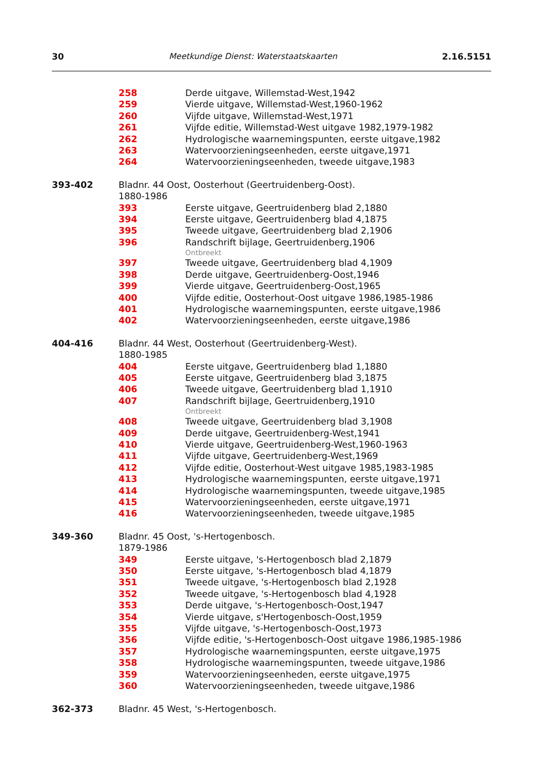30 Meetkundige Dienst: Waterstaatskaarten 2.16.5151
258 Derde uitgave, Willemstad-West,1942
259 Vierde uitgave, Willemstad-West,1960-1962
260 Vijfde uitgave, Willemstad-West,1971
261 Vijfde editie, Willemstad-West uitgave 1982,1979-1982
262 Hydrologische waarnemingspunten, eerste uitgave,1982
263 Watervoorzieningseenheden, eerste uitgave,1971
264 Watervoorzieningseenheden, tweede uitgave,1983
393-402 Bladnr. 44 Oost, Oosterhout (Geertruidenberg-Oost).
1880-1986
393 Eerste uitgave, Geertruidenberg blad 2,1880
394 Eerste uitgave, Geertruidenberg blad 4,1875
395 Tweede uitgave, Geertruidenberg blad 2,1906
396 Randschrift bijlage, Geertruidenberg,1906
Ontbreekt
397 Tweede uitgave, Geertruidenberg blad 4,1909
398 Derde uitgave, Geertruidenberg-Oost,1946
399 Vierde uitgave, Geertruidenberg-Oost,1965
400 Vijfde editie, Oosterhout-Oost uitgave 1986,1985-1986
401 Hydrologische waarnemingspunten, eerste uitgave,1986
402 Watervoorzieningseenheden, eerste uitgave,1986
404-416 Bladnr. 44 West, Oosterhout (Geertruidenberg-West).
1880-1985
404 Eerste uitgave, Geertruidenberg blad 1,1880
405 Eerste uitgave, Geertruidenberg blad 3,1875
406 Tweede uitgave, Geertruidenberg blad 1,1910
407 Randschrift bijlage, Geertruidenberg,1910
Ontbreekt
408 Tweede uitgave, Geertruidenberg blad 3,1908
409 Derde uitgave, Geertruidenberg-West,1941
410 Vierde uitgave, Geertruidenberg-West,1960-1963
411 Vijfde uitgave, Geertruidenberg-West,1969
412 Vijfde editie, Oosterhout-West uitgave 1985,1983-1985
413 Hydrologische waarnemingspunten, eerste uitgave,1971
414 Hydrologische waarnemingspunten, tweede uitgave,1985
415 Watervoorzieningseenheden, eerste uitgave,1971
416 Watervoorzieningseenheden, tweede uitgave,1985
349-360 Bladnr. 45 Oost, 's-Hertogenbosch.
1879-1986
349 Eerste uitgave, 's-Hertogenbosch blad 2,1879
350 Eerste uitgave, 's-Hertogenbosch blad 4,1879
351 Tweede uitgave, 's-Hertogenbosch blad 2,1928
352 Tweede uitgave, 's-Hertogenbosch blad 4,1928
353 Derde uitgave, 's-Hertogenbosch-Oost,1947
354 Vierde uitgave, s'Hertogenbosch-Oost,1959
355 Vijfde uitgave, 's-Hertogenbosch-Oost,1973
356 Vijfde editie, 's-Hertogenbosch-Oost uitgave 1986,1985-1986
357 Hydrologische waarnemingspunten, eerste uitgave,1975
358 Hydrologische waarnemingspunten, tweede uitgave,1986
359 Watervoorzieningseenheden, eerste uitgave,1975
360 Watervoorzieningseenheden, tweede uitgave,1986
362-373 Bladnr. 45 West, 's-Hertogenbosch.